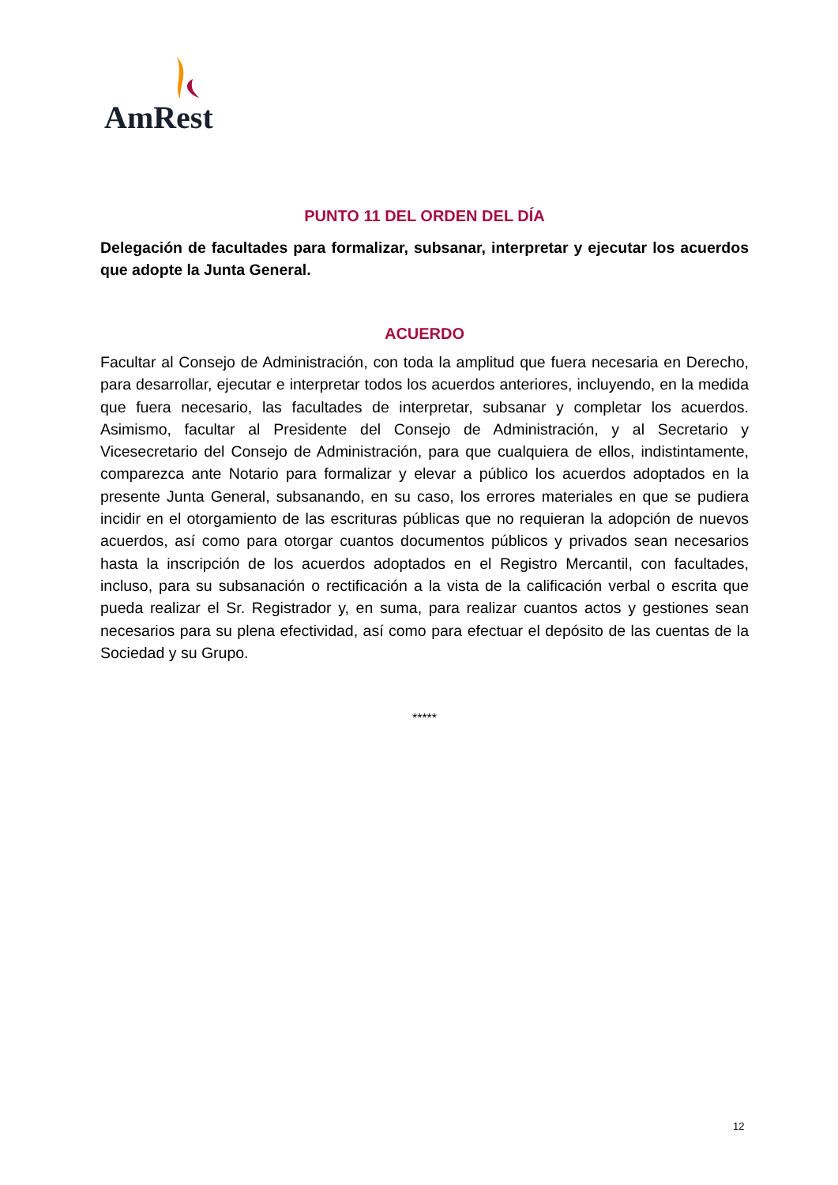AmRest
PUNTO 11 DEL ORDEN DEL DÍA
Delegación de facultades para formalizar, subsanar, interpretar y ejecutar los acuerdos que adopte la Junta General.
ACUERDO
Facultar al Consejo de Administración, con toda la amplitud que fuera necesaria en Derecho, para desarrollar, ejecutar e interpretar todos los acuerdos anteriores, incluyendo, en la medida que fuera necesario, las facultades de interpretar, subsanar y completar los acuerdos. Asimismo, facultar al Presidente del Consejo de Administración, y al Secretario y Vicesecretario del Consejo de Administración, para que cualquiera de ellos, indistintamente, comparezca ante Notario para formalizar y elevar a público los acuerdos adoptados en la presente Junta General, subsanando, en su caso, los errores materiales en que se pudiera incidir en el otorgamiento de las escrituras públicas que no requieran la adopción de nuevos acuerdos, así como para otorgar cuantos documentos públicos y privados sean necesarios hasta la inscripción de los acuerdos adoptados en el Registro Mercantil, con facultades, incluso, para su subsanación o rectificación a la vista de la calificación verbal o escrita que pueda realizar el Sr. Registrador y, en suma, para realizar cuantos actos y gestiones sean necesarios para su plena efectividad, así como para efectuar el depósito de las cuentas de la Sociedad y su Grupo.
*****
12